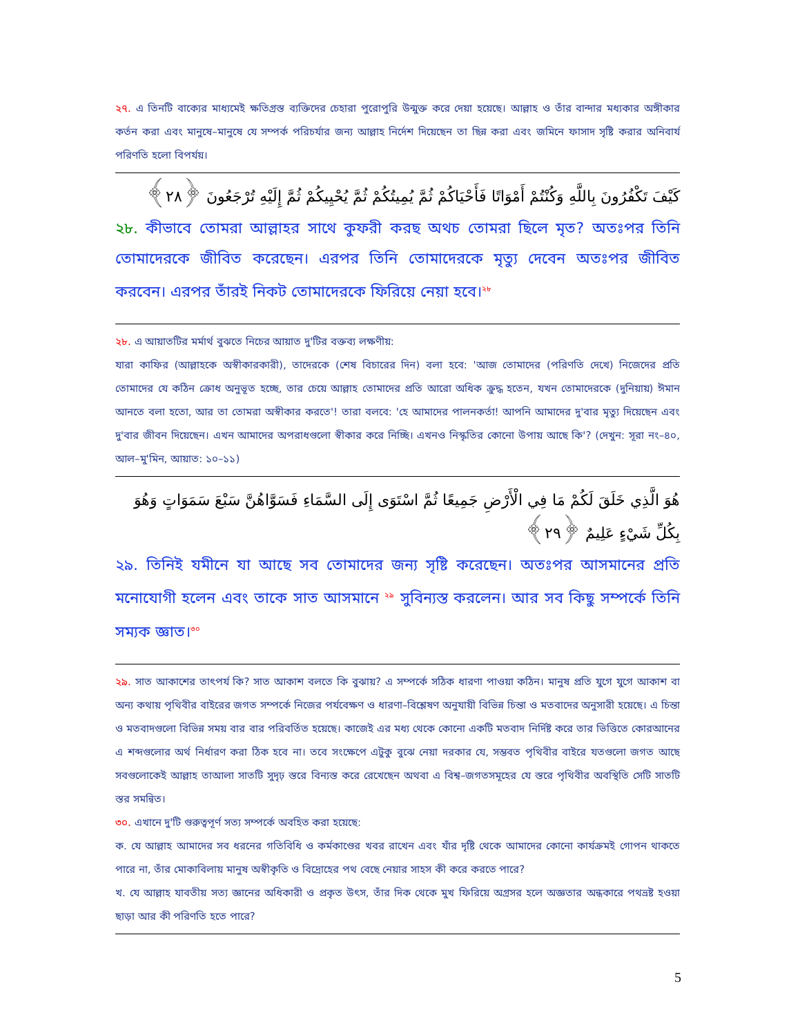২৭. এ তিনটি বাক্যের মাধ্যমেই ক্ষতিগ্রস্ত ব্যক্তিদের চেহারা পুরোপুরি উন্মুক্ত করে দেয়া হয়েছে। আল্লাহ ও তাঁর বান্দার মধ্যকার অঙ্গীকার কর্তন করা এবং মানুষে–মানুষে যে সম্পর্ক পরিচর্যার জন্য আল্লাহ নির্দেশ দিয়েছেন তা ছিন্ন করা এবং জমিনে ফাসাদ সৃষ্টি করার অনিবার্য পরিণতি হলো বিপর্যয়।
كَيْفَ تَكْفُرُونَ بِاللَّهِ وَكُنْتُمْ أَمْوَاتًا فَأَحْيَاكُمْ ثُمَّ يُمِيتُكُمْ ثُمَّ يُحْيِيكُمْ ثُمَّ إِلَيْهِ تُرْجَعُونَ ﴿٢٨﴾
২৮. কীভাবে তোমরা আল্লাহর সাথে কুফরী করছ অথচ তোমরা ছিলে মৃত? অতঃপর তিনি তোমাদেরকে জীবিত করেছেন। এরপর তিনি তোমাদেরকে মৃত্যু দেবেন অতঃপর জীবিত করবেন। এরপর তাঁরই নিকট তোমাদেরকে ফিরিয়ে নেয়া হবে।<sup>২৮</sup>
২৮. এ আয়াতটির মর্মার্থ বুঝতে নিচের আয়াত দু'টির বক্তব্য লক্ষণীয়:
যারা কাফির (আল্লাহকে অস্বীকারকারী), তাদেরকে (শেষ বিচারের দিন) বলা হবে: 'আজ তোমাদের (পরিণতি দেখে) নিজেদের প্রতি তোমাদের যে কঠিন ক্রোধ অনুভূত হচ্ছে, তার চেয়ে আল্লাহ তোমাদের প্রতি আরো অধিক ক্রুদ্ধ হতেন, যখন তোমাদেরকে (দুনিয়ায়) ঈমান আনতে বলা হতো, আর তা তোমরা অস্বীকার করতে'! তারা বলবে: 'হে আমাদের পালনকর্তা! আপনি আমাদের দু'বার মৃত্যু দিয়েছেন এবং দু'বার জীবন দিয়েছেন। এখন আমাদের অপরাধগুলো স্বীকার করে নিচ্ছি। এখনও নিস্কৃতির কোনো উপায় আছে কি'? (দেখুন: সূরা নং–৪০, আল–মু'মিন, আয়াত: ১০–১১)
هُوَ الَّذِي خَلَقَ لَكُمْ مَا فِي الْأَرْضِ جَمِيعًا ثُمَّ اسْتَوَى إِلَى السَّمَاءِ فَسَوَّاهُنَّ سَبْعَ سَمَوَاتٍ وَهُوَ بِكُلِّ شَيْءٍ عَلِيمٌ ﴿٢٩﴾
২৯. তিনিই যমীনে যা আছে সব তোমাদের জন্য সৃষ্টি করেছেন। অতঃপর আসমানের প্রতি মনোযোগী হলেন এবং তাকে সাত আসমানে <sup>২৯</sup> সুবিন্যস্ত করলেন। আর সব কিছু সম্পর্কে তিনি সম্যক জ্ঞাত।<sup>৩০</sup>
২৯. সাত আকাশের তাৎপর্য কি? সাত আকাশ বলতে কি বুঝায়? এ সম্পর্কে সঠিক ধারণা পাওয়া কঠিন। মানুষ প্রতি যুগে যুগে আকাশ বা অন্য কথায় পৃথিবীর বাইরের জগত সম্পর্কে নিজের পর্যবেক্ষণ ও ধারণা–বিশ্লেষণ অনুযায়ী বিভিন্ন চিন্তা ও মতবাদের অনুসারী হয়েছে। এ চিন্তা ও মতবাদগুলো বিভিন্ন সময় বার বার পরিবর্তিত হয়েছে। কাজেই এর মধ্য থেকে কোনো একটি মতবাদ নির্দিষ্ট করে তার ভিত্তিতে কোরআনের এ শব্দগুলোর অর্থ নির্ধারণ করা ঠিক হবে না। তবে সংক্ষেপে এটুকু বুঝে নেয়া দরকার যে, সম্ভবত পৃথিবীর বাইরে যতগুলো জগত আছে সবগুলোকেই আল্লাহ তাআলা সাতটি সুদৃঢ় স্তরে বিন্যস্ত করে রেখেছেন অথবা এ বিশ্ব–জগতসমূহের যে স্তরে পৃথিবীর অবস্থিতি সেটি সাতটি স্তর সমন্বিত।
৩০. এখানে দু'টি গুরুত্বপূর্ণ সত্য সম্পর্কে অবহিত করা হয়েছে:
ক. যে আল্লাহ আমাদের সব ধরনের গতিবিধি ও কর্মকাণ্ডের খবর রাখেন এবং যাঁর দৃষ্টি থেকে আমাদের কোনো কার্যক্রমই গোপন থাকতে পারে না, তাঁর মোকাবিলায় মানুষ অস্বীকৃতি ও বিদ্রোহের পথ বেছে নেয়ার সাহস কী করে করতে পারে?
খ. যে আল্লাহ যাবতীয় সত্য জ্ঞানের অধিকারী ও প্রকৃত উৎস, তাঁর দিক থেকে মুখ ফিরিয়ে অগ্রসর হলে অজ্ঞতার অন্ধকারে পথভ্রষ্ট হওয়া ছাড়া আর কী পরিণতি হতে পারে?
5